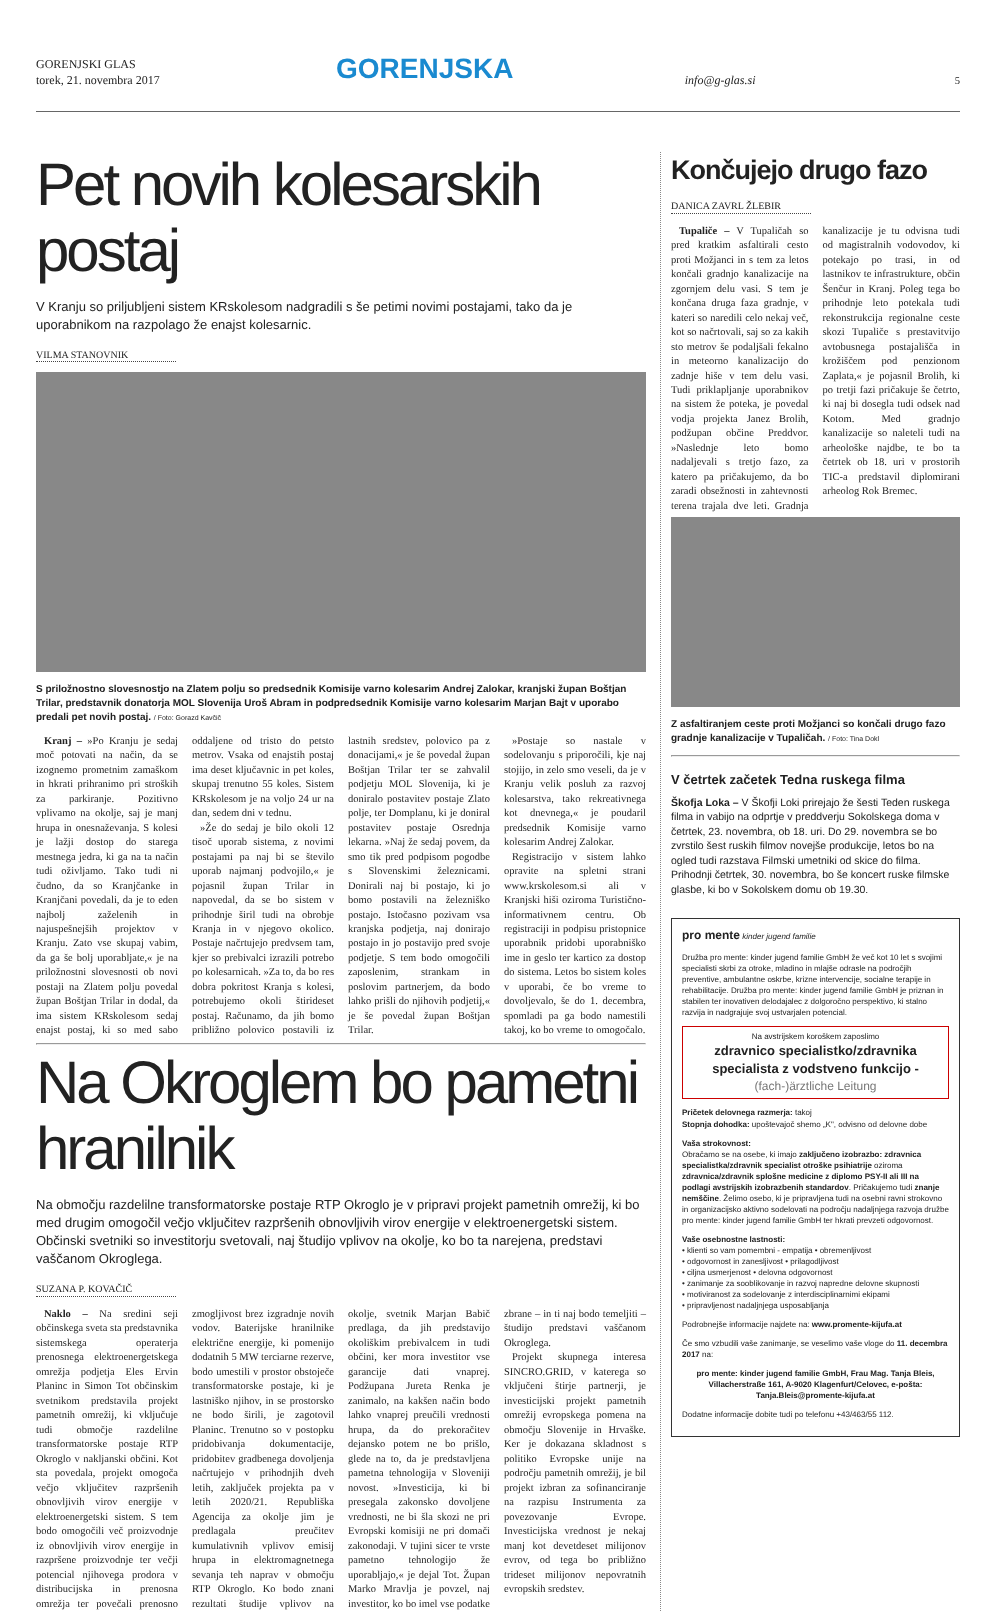GORENJSKI GLAS
torek, 21. novembra 2017
GORENJSKA
info@g-glas.si
5
Pet novih kolesarskih postaj
V Kranju so priljubljeni sistem KRskolesom nadgradili s še petimi novimi postajami, tako da je uporabnikom na razpolago že enajst kolesarnic.
VILMA STANOVNIK
S priložnostno slovesnostjo na Zlatem polju so predsednik Komisije varno kolesarim Andrej Zalokar, kranjski župan Boštjan Trilar, predstavnik donatorja MOL Slovenija Uroš Abram in podpredsednik Komisije varno kolesarim Marjan Bajt v uporabo predali pet novih postaj. / Foto: Gorazd Kavčič
Kranj – »Po Kranju je sedaj moč potovati na način, da se izognemo prometnim zamaškom in hkrati prihranimo pri stroških za parkiranje. Pozitivno vplivamo na okolje, saj je manj hrupa in onesnaževanja. S kolesi je lažji dostop do starega mestnega jedra, ki ga na ta način tudi oživljamo. Tako tudi ni čudno, da so Kranjčanke in Kranjčani povedali, da je to eden najbolj zaželenih in najuspešnejših projektov v Kranju. Zato vse skupaj vabim, da ga še bolj uporabljate,« je na priložnostni slovesnosti ob novi postaji na Zlatem polju povedal župan Boštjan Trilar in dodal, da ima sistem KRskolesom sedaj enajst postaj, ki so med sabo oddaljene od tristo do petsto metrov. Vsaka od enajstih postaj ima deset ključavnic in pet koles, skupaj trenutno 55 koles. Sistem KRskolesom je na voljo 24 ur na dan, sedem dni v tednu.
»Že do sedaj je bilo okoli 12 tisoč uporab sistema, z novimi postajami pa naj bi se število uporab najmanj podvojilo,« je pojasnil župan Trilar in napovedal, da se bo sistem v prihodnje širil tudi na obrobje Kranja in v njegovo okolico. Postaje načrtujejo predvsem tam, kjer so prebivalci izrazili potrebo po kolesarnicah. »Za to, da bo res dobra pokritost Kranja s kolesi, potrebujemo okoli štirideset postaj. Računamo, da jih bomo približno polovico postavili iz lastnih sredstev, polovico pa z donacijami,« je še povedal župan Boštjan Trilar ter se zahvalil podjetju MOL Slovenija, ki je doniralo postavitev postaje Zlato polje, ter Domplanu, ki je doniral postavitev postaje Osrednja lekarna. »Naj že sedaj povem, da smo tik pred podpisom pogodbe s Slovenskimi železnicami. Donirali naj bi postajo, ki jo bomo postavili na železniško postajo. Istočasno pozivam vsa kranjska podjetja, naj donirajo postajo in jo postavijo pred svoje podjetje. S tem bodo omogočili zaposlenim, strankam in poslovim partnerjem, da bodo lahko prišli do njihovih podjetij,« je še povedal župan Boštjan Trilar.
»Postaje so nastale v sodelovanju s priporočili, kje naj stojijo, in zelo smo veseli, da je v Kranju velik posluh za razvoj kolesarstva, tako rekreativnega kot dnevnega,« je poudaril predsednik Komisije varno kolesarim Andrej Zalokar.
Registracijo v sistem lahko opravite na spletni strani www.krskolesom.si ali v Kranjski hiši oziroma Turistično-informativnem centru. Ob registraciji in podpisu pristopnice uporabnik pridobi uporabniško ime in geslo ter kartico za dostop do sistema. Letos bo sistem koles v uporabi, če bo vreme to dovoljevalo, še do 1. decembra, spomladi pa ga bodo namestili takoj, ko bo vreme to omogočalo.
Na Okroglem bo pametni hranilnik
Na območju razdelilne transformatorske postaje RTP Okroglo je v pripravi projekt pametnih omrežij, ki bo med drugim omogočil večjo vključitev razpršenih obnovljivih virov energije v elektroenergetski sistem. Občinski svetniki so investitorju svetovali, naj študijo vplivov na okolje, ko bo ta narejena, predstavi vaščanom Okroglega.
SUZANA P. KOVAČIČ
Naklo – Na sredini seji občinskega sveta sta predstavnika sistemskega operaterja prenosnega elektroenergetskega omrežja podjetja Eles Ervin Planinc in Simon Tot občinskim svetnikom predstavila projekt pametnih omrežij, ki vključuje tudi območje razdelilne transformatorske postaje RTP Okroglo v nakljanski občini. Kot sta povedala, projekt omogoča večjo vključitev razpršenih obnovljivih virov energije v elektroenergetski sistem. S tem bodo omogočili več proizvodnje iz obnovljivih virov energije in razpršene proizvodnje ter večji potencial njihovega prodora v distribucijska in prenosna omrežja ter povečali prenosno zmogljivost brez izgradnje novih vodov. Baterijske hranilnike električne energije, ki pomenijo dodatnih 5 MW terciarne rezerve, bodo umestili v prostor obstoječe transformatorske postaje, ki je lastniško njihov, in se prostorsko ne bodo širili, je zagotovil Planinc. Trenutno so v postopku pridobivanja dokumentacije, pridobitev gradbenega dovoljenja načrtujejo v prihodnjih dveh letih, zaključek projekta pa v letih 2020/21. Republiška Agencija za okolje jim je predlagala preučitev kumulativnih vplivov emisij hrupa in elektromagnetnega sevanja teh naprav v območju RTP Okroglo. Ko bodo znani rezultati študije vplivov na okolje, svetnik Marjan Babič predlaga, da jih predstavijo okoliškim prebivalcem in tudi občini, ker mora investitor vse garancije dati vnaprej. Podžupana Jureta Renka je zanimalo, na kakšen način bodo lahko vnaprej preučili vrednosti hrupa, da do prekoračitev dejansko potem ne bo prišlo, glede na to, da je predstavljena pametna tehnologija v Sloveniji novost. »Investicija, ki bi presegala zakonsko dovoljene vrednosti, ne bi šla skozi ne pri Evropski komisiji ne pri domači zakonodaji. V tujini sicer te vrste pametno tehnologijo že uporabljajo,« je dejal Tot. Župan Marko Mravlja je povzel, naj investitor, ko bo imel vse podatke zbrane – in ti naj bodo temeljiti – študijo predstavi vaščanom Okroglega.
Projekt skupnega interesa SINCRO.GRID, v katerega so vključeni štirje partnerji, je investicijski projekt pametnih omrežij evropskega pomena na območju Slovenije in Hrvaške. Ker je dokazana skladnost s politiko Evropske unije na področju pametnih omrežij, je bil projekt izbran za sofinanciranje na razpisu Instrumenta za povezovanje Evrope. Investicijska vrednost je nekaj manj kot devetdeset milijonov evrov, od tega bo približno trideset milijonov nepovratnih evropskih sredstev.
Končujejo drugo fazo
DANICA ZAVRL ŽLEBIR
Tupaliče – V Tupaličah so pred kratkim asfaltirali cesto proti Možjanci in s tem za letos končali gradnjo kanalizacije na zgornjem delu vasi. S tem je končana druga faza gradnje, v kateri so naredili celo nekaj več, kot so načrtovali, saj so za kakih sto metrov še podaljšali fekalno in meteorno kanalizacijo do zadnje hiše v tem delu vasi. Tudi priklapljanje uporabnikov na sistem že poteka, je povedal vodja projekta Janez Brolih, podžupan občine Preddvor. »Naslednje leto bomo nadaljevali s tretjo fazo, za katero pa pričakujemo, da bo zaradi obsežnosti in zahtevnosti terena trajala dve leti. Gradnja kanalizacije je tu odvisna tudi od magistralnih vodovodov, ki potekajo po trasi, in od lastnikov te infrastrukture, občin Šenčur in Kranj. Poleg tega bo prihodnje leto potekala tudi rekonstrukcija regionalne ceste skozi Tupaliče s prestavitvijo avtobusnega postajališča in krožiščem pod penzionom Zaplata,« je pojasnil Brolih, ki po tretji fazi pričakuje še četrto, ki naj bi dosegla tudi odsek nad Kotom. Med gradnjo kanalizacije so naleteli tudi na arheološke najdbe, te bo ta četrtek ob 18. uri v prostorih TIC-a predstavil diplomirani arheolog Rok Bremec.
Z asfaltiranjem ceste proti Možjanci so končali drugo fazo gradnje kanalizacije v Tupaličah. / Foto: Tina Dokl
V četrtek začetek Tedna ruskega filma
Škofja Loka – V Škofji Loki prirejajo že šesti Teden ruskega filma in vabijo na odprtje v preddverju Sokolskega doma v četrtek, 23. novembra, ob 18. uri. Do 29. novembra se bo zvrstilo šest ruskih filmov novejše produkcije, letos bo na ogled tudi razstava Filmski umetniki od skice do filma. Prihodnji četrtek, 30. novembra, bo še koncert ruske filmske glasbe, ki bo v Sokolskem domu ob 19.30.
pro mente kinder jugend familie
Družba pro mente: kinder jugend familie GmbH že več kot 10 let s svojimi specialisti skrbi za otroke, mladino in mlajše odrasle na področjih preventive, ambulantne oskrbe, krizne intervencije, socialne terapije in rehabilitacije. Družba pro mente: kinder jugend familie GmbH je priznan in stabilen ter inovativen delodajalec z dolgoročno perspektivo, ki stalno razvija in nadgrajuje svoj ustvarjalen potencial.
Na avstrijskem koroškem zaposlimo
zdravnico specialistko/zdravnika specialista z vodstveno funkcijo -
(fach-)ärztliche Leitung
Pričetek delovnega razmerja: takoj
Stopnja dohodka: upoštevajoč shemo „K", odvisno od delovne dobe
Vaša strokovnost:
Obračamo se na osebe, ki imajo zaključeno izobrazbo: zdravnica specialistka/zdravnik specialist otroške psihiatrije oziroma zdravnica/zdravnik splošne medicine z diplomo PSY-II ali III na podlagi avstrijskih izobrazbenih standardov. Pričakujemo tudi znanje nemščine. Želimo osebo, ki je pripravljena tudi na osebni ravni strokovno in organizacijsko aktivno sodelovati na področju nadaljnjega razvoja družbe pro mente: kinder jugend familie GmbH ter hkrati prevzeti odgovornost.
Vaše osebnostne lastnosti:
• klienti so vam pomembni - empatija • obremenljivost
• odgovornost in zanesljivost • prilagodljivost
• ciljna usmerjenost • delovna odgovornost
• zanimanje za sooblikovanje in razvoj napredne delovne skupnosti
• motiviranost za sodelovanje z interdisciplinarnimi ekipami
• pripravljenost nadaljnjega usposabljanja
Podrobnejše informacije najdete na: www.promente-kijufa.at
Če smo vzbudili vaše zanimanje, se veselimo vaše vloge do 11. decembra 2017 na:
pro mente: kinder jugend familie GmbH, Frau Mag. Tanja Bleis, Villacherstraße 161, A-9020 Klagenfurt/Celovec, e-pošta: Tanja.Bleis@promente-kijufa.at
Dodatne informacije dobite tudi po telefonu +43/463/55 112.